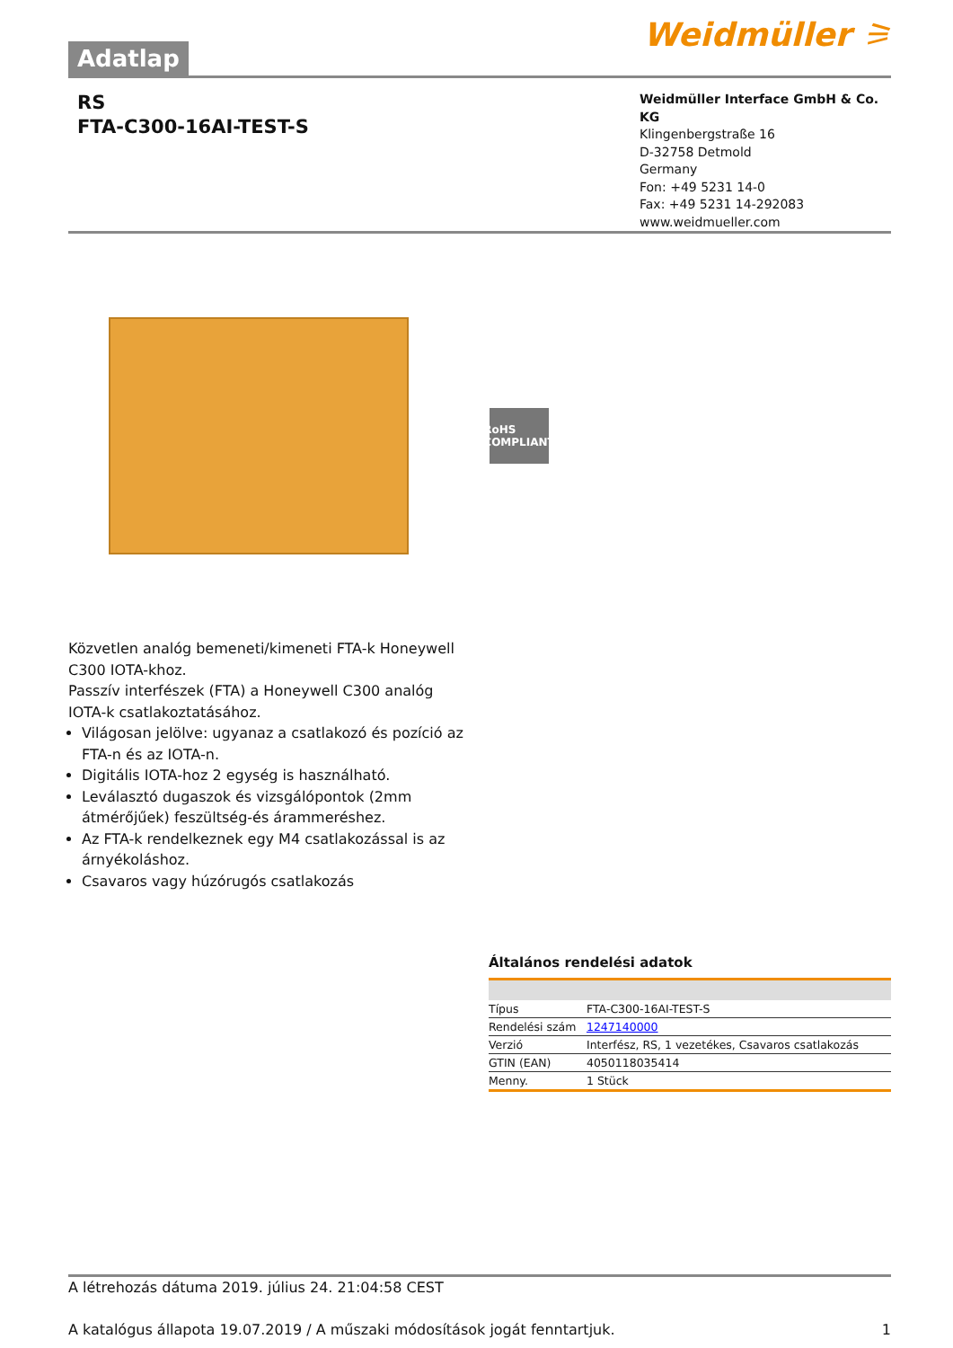Adatlap Weidmüller ⚞
RS
FTA-C300-16AI-TEST-S
Weidmüller Interface GmbH & Co. KG
Klingenbergstraße 16
D-32758 Detmold
Germany
Fon: +49 5231 14-0
Fax: +49 5231 14-292083
www.weidmueller.com
RoHS COMPLIANT
Közvetlen analóg bemeneti/kimeneti FTA-k Honeywell C300 IOTA-khoz.
Passzív interfészek (FTA) a Honeywell C300 analóg IOTA-k csatlakoztatásához.
Világosan jelölve: ugyanaz a csatlakozó és pozíció az FTA-n és az IOTA-n.
Digitális IOTA-hoz 2 egység is használható.
Leválasztó dugaszok és vizsgálópontok (2mm átmérőjűek) feszültség-és árammeréshez.
Az FTA-k rendelkeznek egy M4 csatlakozással is az árnyékoláshoz.
Csavaros vagy húzórugós csatlakozás
Általános rendelési adatok
| Típus | FTA-C300-16AI-TEST-S |
| Rendelési szám | 1247140000 |
| Verzió | Interfész, RS, 1 vezetékes, Csavaros csatlakozás |
| GTIN (EAN) | 4050118035414 |
| Menny. | 1 Stück |
A létrehozás dátuma 2019. július 24. 21:04:58 CEST
A katalógus állapota 19.07.2019 / A műszaki módosítások jogát fenntartjuk. 1